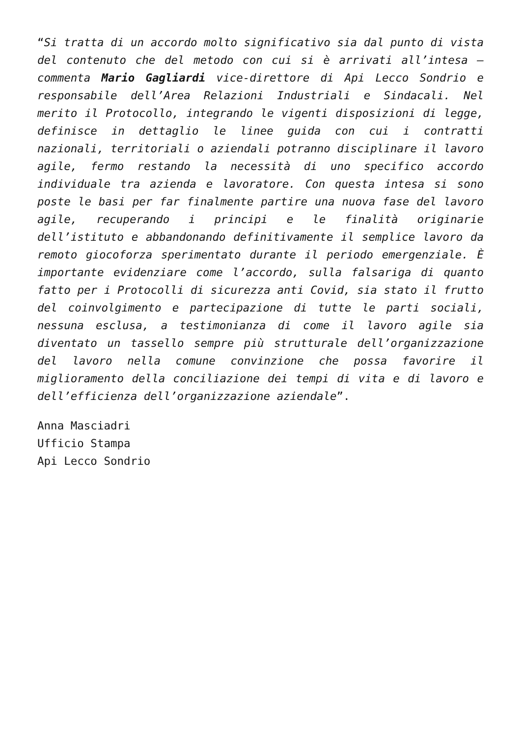“Si tratta di un accordo molto significativo sia dal punto di vista del contenuto che del metodo con cui si è arrivati all’intesa – commenta Mario Gagliardi vice-direttore di Api Lecco Sondrio e responsabile dell’Area Relazioni Industriali e Sindacali. Nel merito il Protocollo, integrando le vigenti disposizioni di legge, definisce in dettaglio le linee guida con cui i contratti nazionali, territoriali o aziendali potranno disciplinare il lavoro agile, fermo restando la necessità di uno specifico accordo individuale tra azienda e lavoratore. Con questa intesa si sono poste le basi per far finalmente partire una nuova fase del lavoro agile, recuperando i principi e le finalità originarie dell’istituto e abbandonando definitivamente il semplice lavoro da remoto giocoforza sperimentato durante il periodo emergenziale. È importante evidenziare come l’accordo, sulla falsariga di quanto fatto per i Protocolli di sicurezza anti Covid, sia stato il frutto del coinvolgimento e partecipazione di tutte le parti sociali, nessuna esclusa, a testimonianza di come il lavoro agile sia diventato un tassello sempre più strutturale dell’organizzazione del lavoro nella comune convinzione che possa favorire il miglioramento della conciliazione dei tempi di vita e di lavoro e dell’efficienza dell’organizzazione aziendale”.
Anna Masciadri
Ufficio Stampa
Api Lecco Sondrio